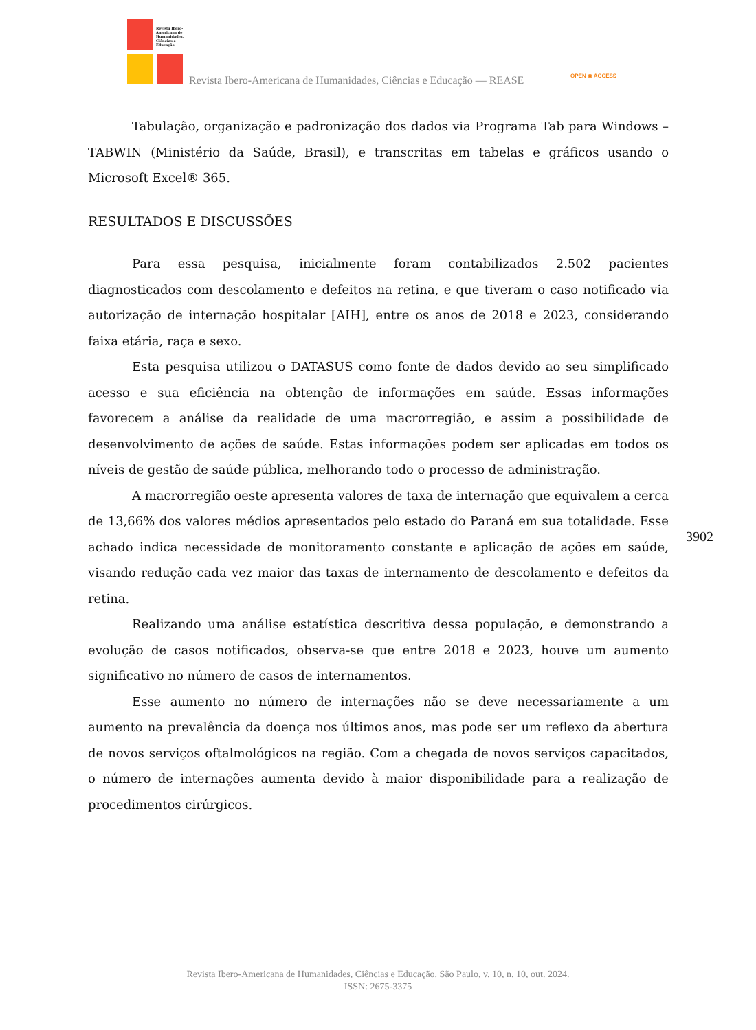Revista Ibero-
Americana de
Humanidades,
Ciências e
Educação
Revista Ibero-Americana de Humanidades, Ciências e Educação — REASE OPEN ◉ ACCESS
Tabulação, organização e padronização dos dados via Programa Tab para Windows – TABWIN (Ministério da Saúde, Brasil), e transcritas em tabelas e gráficos usando o Microsoft Excel® 365.
RESULTADOS E DISCUSSÕES
Para essa pesquisa, inicialmente foram contabilizados 2.502 pacientes diagnosticados com descolamento e defeitos na retina, e que tiveram o caso notificado via autorização de internação hospitalar [AIH], entre os anos de 2018 e 2023, considerando faixa etária, raça e sexo.
Esta pesquisa utilizou o DATASUS como fonte de dados devido ao seu simplificado acesso e sua eficiência na obtenção de informações em saúde. Essas informações favorecem a análise da realidade de uma macrorregião, e assim a possibilidade de desenvolvimento de ações de saúde. Estas informações podem ser aplicadas em todos os níveis de gestão de saúde pública, melhorando todo o processo de administração.
A macrorregião oeste apresenta valores de taxa de internação que equivalem a cerca de 13,66% dos valores médios apresentados pelo estado do Paraná em sua totalidade. Esse achado indica necessidade de monitoramento constante e aplicação de ações em saúde, visando redução cada vez maior das taxas de internamento de descolamento e defeitos da retina.
Realizando uma análise estatística descritiva dessa população, e demonstrando a evolução de casos notificados, observa-se que entre 2018 e 2023, houve um aumento significativo no número de casos de internamentos.
Esse aumento no número de internações não se deve necessariamente a um aumento na prevalência da doença nos últimos anos, mas pode ser um reflexo da abertura de novos serviços oftalmológicos na região. Com a chegada de novos serviços capacitados, o número de internações aumenta devido à maior disponibilidade para a realização de procedimentos cirúrgicos.
3902
Revista Ibero-Americana de Humanidades, Ciências e Educação. São Paulo, v. 10, n. 10, out. 2024.
ISSN: 2675-3375